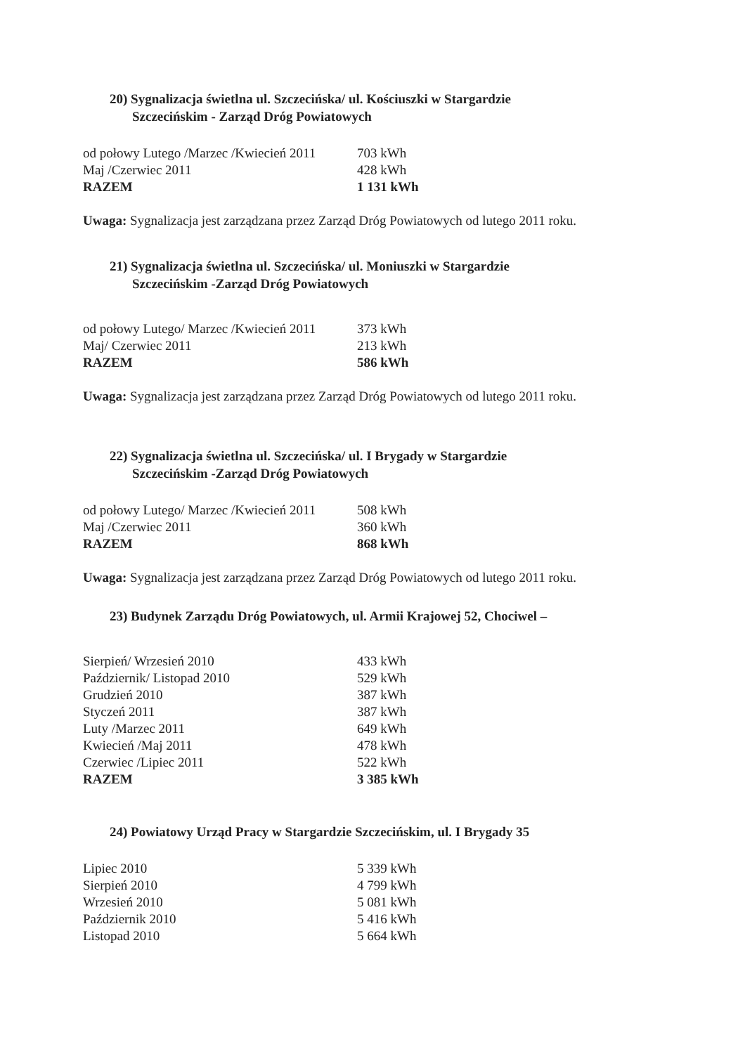20) Sygnalizacja świetlna ul. Szczecińska/ ul. Kościuszki w Stargardzie
Szczecińskim - Zarząd Dróg Powiatowych
| od połowy Lutego /Marzec /Kwiecień 2011 | 703 kWh |
| Maj /Czerwiec 2011 | 428 kWh |
| RAZEM | 1 131 kWh |
Uwaga: Sygnalizacja jest zarządzana przez Zarząd Dróg Powiatowych od lutego 2011 roku.
21) Sygnalizacja świetlna ul. Szczecińska/ ul. Moniuszki w Stargardzie
Szczecińskim -Zarząd Dróg Powiatowych
| od połowy Lutego/ Marzec /Kwiecień 2011 | 373 kWh |
| Maj/ Czerwiec 2011 | 213 kWh |
| RAZEM | 586 kWh |
Uwaga: Sygnalizacja jest zarządzana przez Zarząd Dróg Powiatowych od lutego 2011 roku.
22) Sygnalizacja świetlna ul. Szczecińska/ ul. I Brygady w Stargardzie
Szczecińskim -Zarząd Dróg Powiatowych
| od połowy Lutego/ Marzec /Kwiecień 2011 | 508 kWh |
| Maj /Czerwiec 2011 | 360 kWh |
| RAZEM | 868 kWh |
Uwaga: Sygnalizacja jest zarządzana przez Zarząd Dróg Powiatowych od lutego 2011 roku.
23) Budynek Zarządu Dróg Powiatowych, ul. Armii Krajowej 52, Chociwel –
| Sierpień/ Wrzesień 2010 | 433 kWh |
| Październik/ Listopad 2010 | 529 kWh |
| Grudzień 2010 | 387 kWh |
| Styczeń 2011 | 387 kWh |
| Luty /Marzec 2011 | 649 kWh |
| Kwiecień /Maj 2011 | 478 kWh |
| Czerwiec /Lipiec 2011 | 522 kWh |
| RAZEM | 3 385 kWh |
24) Powiatowy Urząd Pracy w Stargardzie Szczecińskim, ul. I Brygady 35
| Lipiec 2010 | 5 339 kWh |
| Sierpień 2010 | 4 799 kWh |
| Wrzesień 2010 | 5 081 kWh |
| Październik 2010 | 5 416 kWh |
| Listopad 2010 | 5 664 kWh |